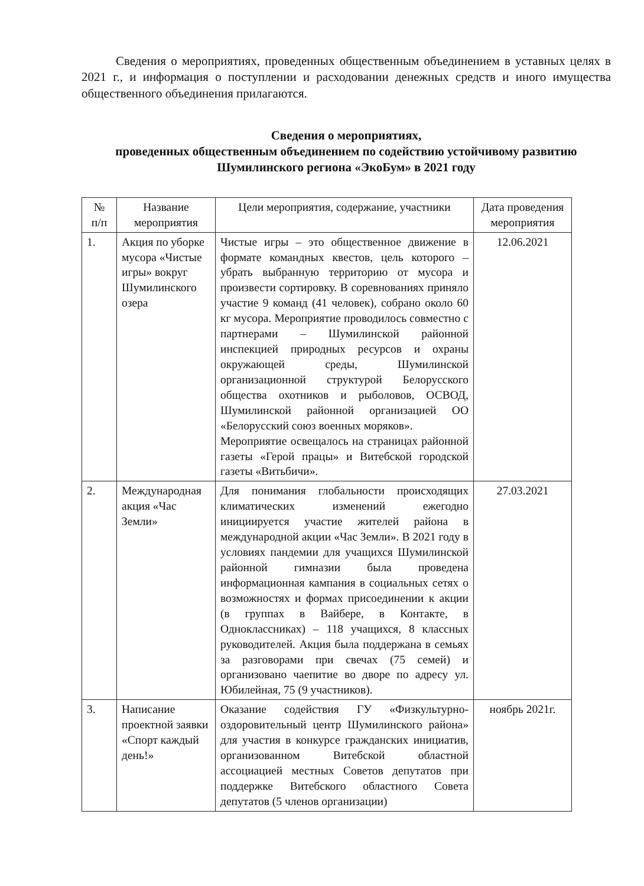Сведения о мероприятиях, проведенных общественным объединением в уставных целях в 2021 г., и информация о поступлении и расходовании денежных средств и иного имущества общественного объединения прилагаются.
Сведения о мероприятиях,
проведенных общественным объединением по содействию устойчивому развитию Шумилинского региона «ЭкоБум» в 2021 году
| № п/п | Название мероприятия | Цели мероприятия, содержание, участники | Дата проведения мероприятия |
| --- | --- | --- | --- |
| 1. | Акция по уборке мусора «Чистые игры» вокруг Шумилинского озера | Чистые игры – это общественное движение в формате командных квестов, цель которого – убрать выбранную территорию от мусора и произвести сортировку. В соревнованиях приняло участие 9 команд (41 человек), собрано около 60 кг мусора. Мероприятие проводилось совместно с партнерами – Шумилинской районной инспекцией природных ресурсов и охраны окружающей среды, Шумилинской организационной структурой Белорусского общества охотников и рыболовов, ОСВОД, Шумилинской районной организацией ОО «Белорусский союз военных моряков». Мероприятие освещалось на страницах районной газеты «Герой працы» и Витебской городской газеты «Витьбичи». | 12.06.2021 |
| 2. | Международная акция «Час Земли» | Для понимания глобальности происходящих климатических изменений ежегодно инициируется участие жителей района в международной акции «Час Земли». В 2021 году в условиях пандемии для учащихся Шумилинской районной гимназии была проведена информационная кампания в социальных сетях о возможностях и формах присоединении к акции (в группах в Вайбере, в Контакте, в Одноклассниках) – 118 учащихся, 8 классных руководителей. Акция была поддержана в семьях за разговорами при свечах (75 семей) и организовано чаепитие во дворе по адресу ул. Юбилейная, 75 (9 участников). | 27.03.2021 |
| 3. | Написание проектной заявки «Спорт каждый день!» | Оказание содействия ГУ «Физкультурно-оздоровительный центр Шумилинского района» для участия в конкурсе гражданских инициатив, организованном Витебской областной ассоциацией местных Советов депутатов при поддержке Витебского областного Совета депутатов (5 членов организации) | ноябрь 2021г. |